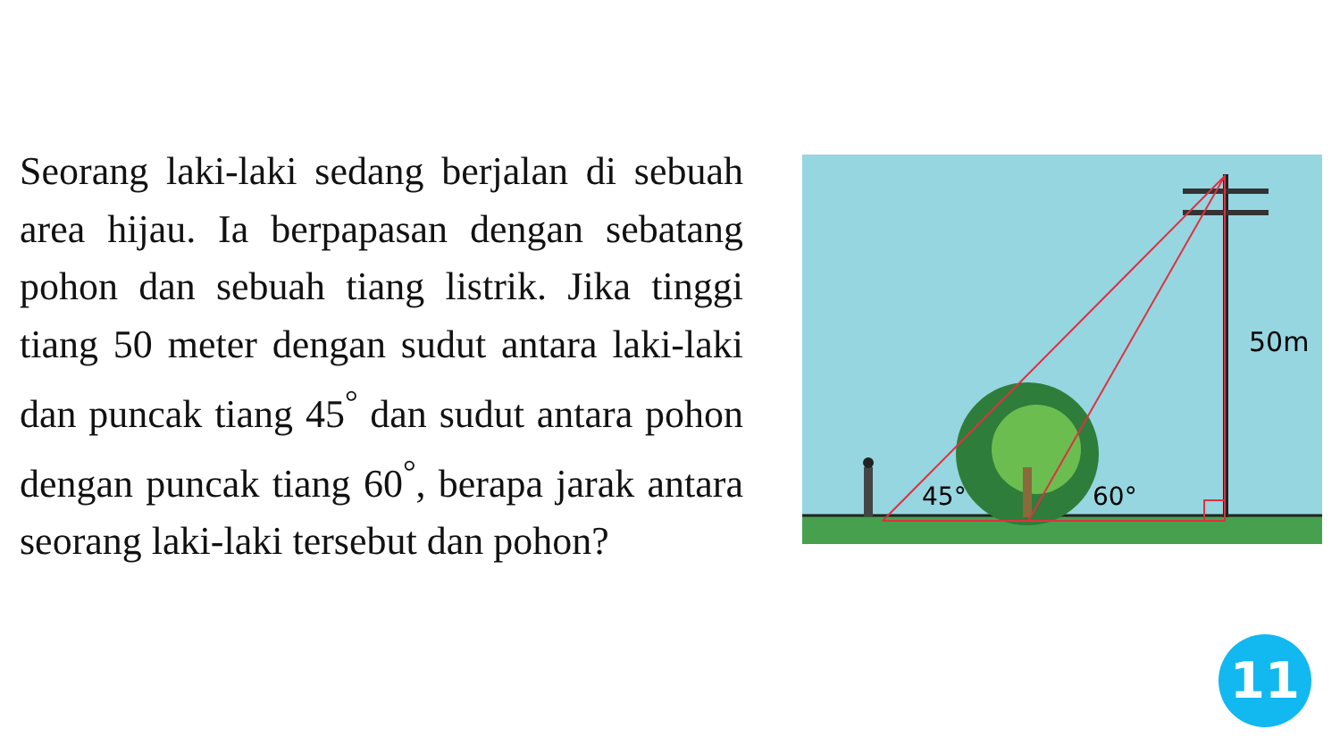Seorang laki-laki sedang berjalan di sebuah area hijau. Ia berpapasan dengan sebatang pohon dan sebuah tiang listrik. Jika tinggi tiang 50 meter dengan sudut antara laki-laki dan puncak tiang 45<sup>°</sup> dan sudut antara pohon dengan puncak tiang 60<sup>°</sup>, berapa jarak antara seorang laki-laki tersebut dan pohon?
45°
60°
50m
11